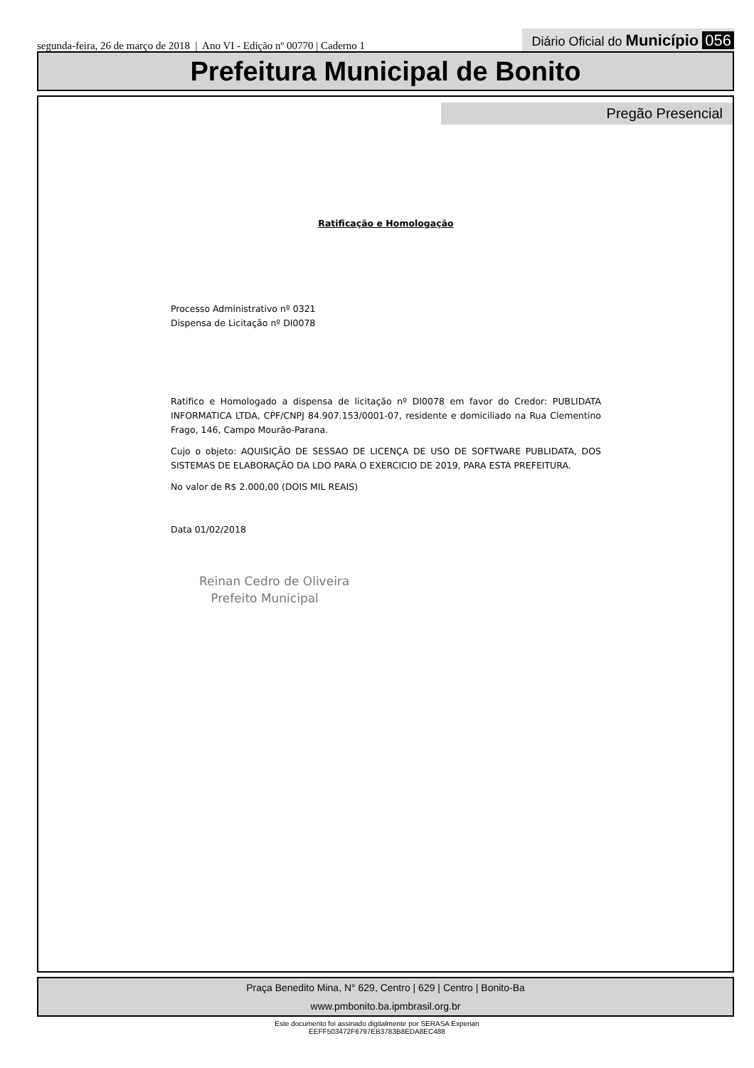segunda-feira, 26 de março de 2018 | Ano VI - Edição nº 00770 | Caderno 1
Diário Oficial do Município 056
Prefeitura Municipal de Bonito
Pregão Presencial
Ratificação e Homologação
Processo Administrativo nº 0321
Dispensa de Licitação nº DI0078
Ratifico e Homologado a dispensa de licitação nº DI0078 em favor do Credor: PUBLIDATA INFORMATICA LTDA, CPF/CNPJ 84.907.153/0001-07, residente e domiciliado na Rua Clementino Frago, 146, Campo Mourão-Parana.
Cujo o objeto: AQUISIÇÃO DE SESSAO DE LICENÇA DE USO DE SOFTWARE PUBLIDATA, DOS SISTEMAS DE ELABORAÇÃO DA LDO PARA O EXERCICIO DE 2019, PARA ESTA PREFEITURA.
No valor de R$ 2.000,00 (DOIS MIL REAIS)
Data 01/02/2018
Reinan Cedro de Oliveira
Prefeito Municipal
Praça Benedito Mina, N° 629, Centro | 629 | Centro | Bonito-Ba
www.pmbonito.ba.ipmbrasil.org.br
Este documento foi assinado digitalmente por SERASA Experian
EEFF503472F6797EB3783B8EDA8EC488